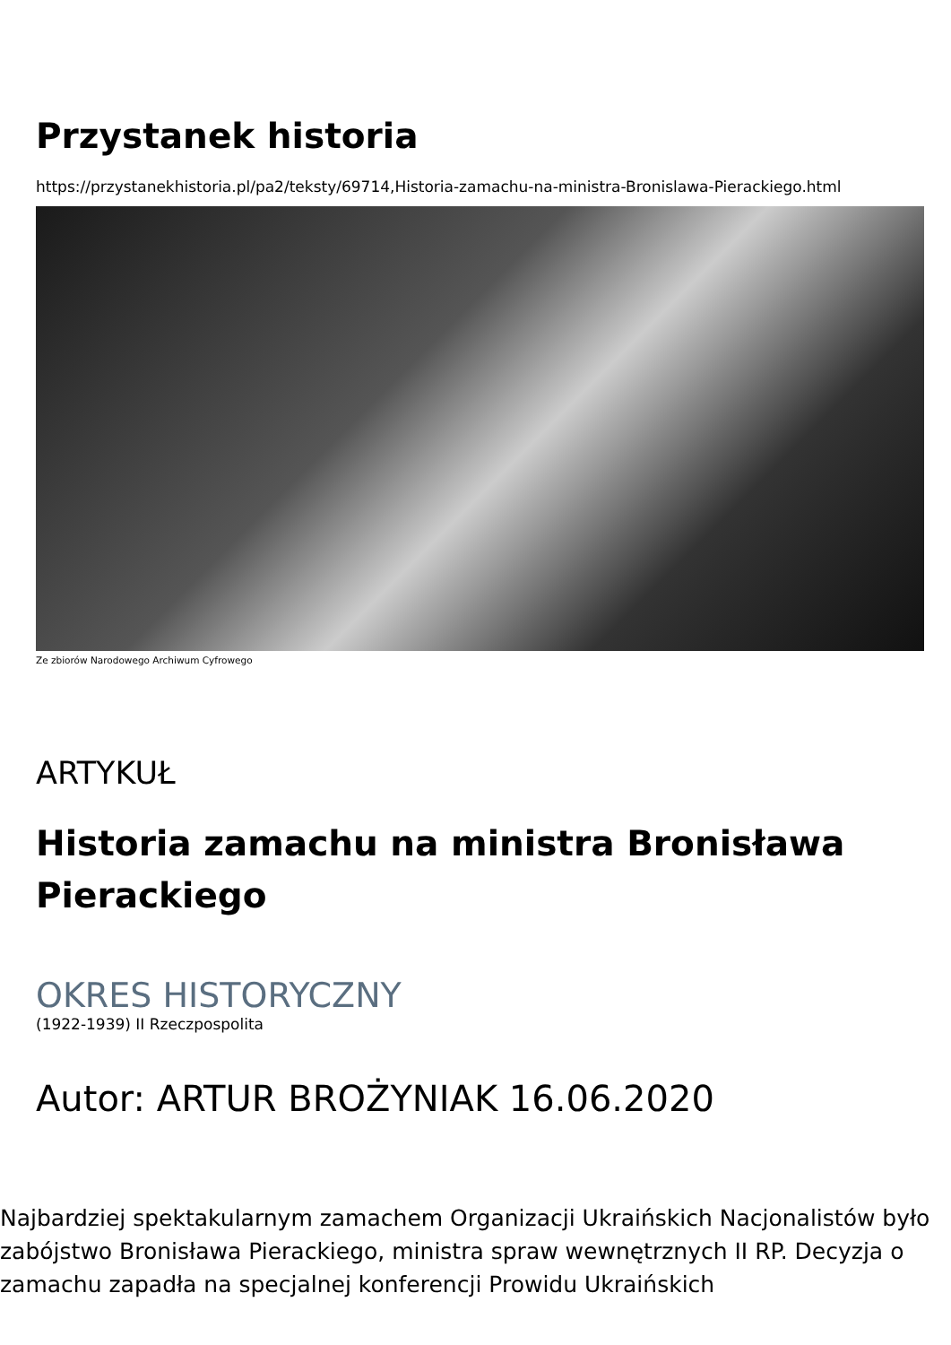Przystanek historia
https://przystanekhistoria.pl/pa2/teksty/69714,Historia-zamachu-na-ministra-Bronislawa-Pierackiego.html
Ze zbiorów Narodowego Archiwum Cyfrowego
ARTYKUŁ
Historia zamachu na ministra Bronisława Pierackiego
OKRES HISTORYCZNY
(1922-1939) II Rzeczpospolita
Autor: ARTUR BROŻYNIAK 16.06.2020
Najbardziej spektakularnym zamachem Organizacji Ukraińskich Nacjonalistów było zabójstwo Bronisława Pierackiego, ministra spraw wewnętrznych II RP. Decyzja o zamachu zapadła na specjalnej konferencji Prowidu Ukraińskich